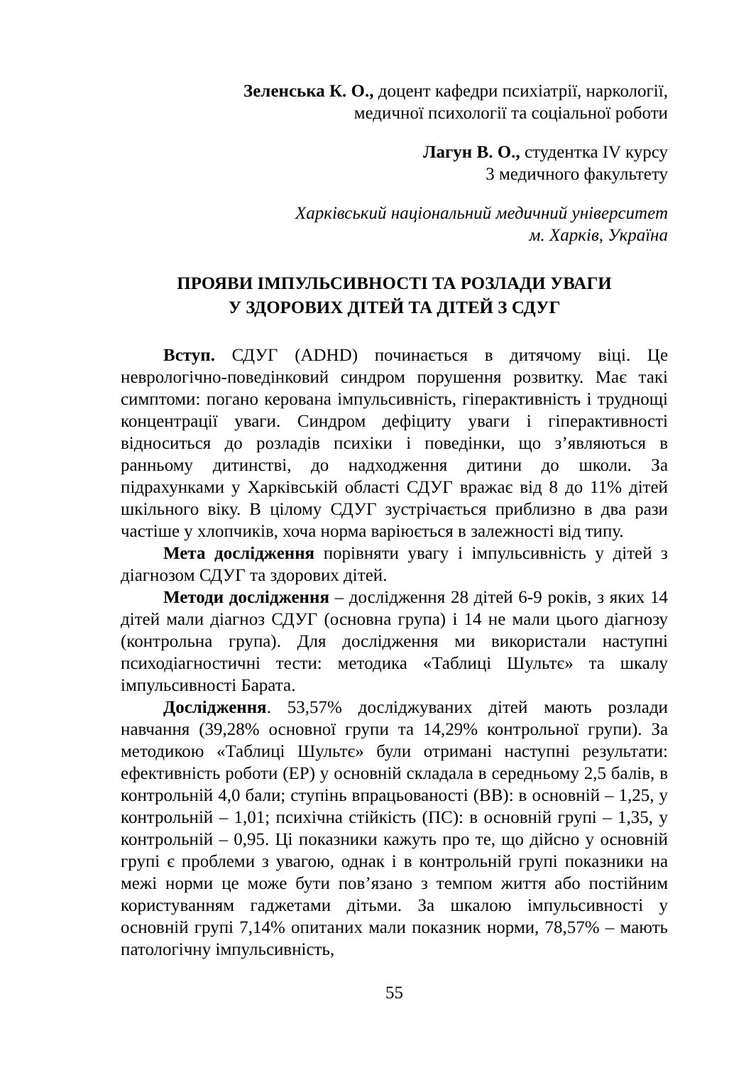Зеленська К. О., доцент кафедри психіатрії, наркології,
медичної психології та соціальної роботи
Лагун В. О., студентка IV курсу
3 медичного факультету
Харківський національний медичний університет
м. Харків, Україна
ПРОЯВИ ІМПУЛЬСИВНОСТІ ТА РОЗЛАДИ УВАГИ
У ЗДОРОВИХ ДІТЕЙ ТА ДІТЕЙ З СДУГ
Вступ. СДУГ (ADHD) починається в дитячому віці. Це неврологічно-поведінковий синдром порушення розвитку. Має такі симптоми: погано керована імпульсивність, гіперактивність і труднощі концентрації уваги. Синдром дефіциту уваги і гіперактивності відноситься до розладів психіки і поведінки, що з’являються в ранньому дитинстві, до надходження дитини до школи. За підрахунками у Харківській області СДУГ вражає від 8 до 11% дітей шкільного віку. В цілому СДУГ зустрічається приблизно в два рази частіше у хлопчиків, хоча норма варіюється в залежності від типу.
Мета дослідження порівняти увагу і імпульсивність у дітей з діагнозом СДУГ та здорових дітей.
Методи дослідження – дослідження 28 дітей 6-9 років, з яких 14 дітей мали діагноз СДУГ (основна група) і 14 не мали цього діагнозу (контрольна група). Для дослідження ми використали наступні психодіагностичні тести: методика «Таблиці Шультє» та шкалу імпульсивності Барата.
Дослідження. 53,57% досліджуваних дітей мають розлади навчання (39,28% основної групи та 14,29% контрольної групи). За методикою «Таблиці Шультє» були отримані наступні результати: ефективність роботи (ЕР) у основній складала в середньому 2,5 балів, в контрольній 4,0 бали; ступінь впрацьованості (ВВ): в основній – 1,25, у контрольній – 1,01; психічна стійкість (ПС): в основній групі – 1,35, у контрольній – 0,95. Ці показники кажуть про те, що дійсно у основній групі є проблеми з увагою, однак і в контрольній групі показники на межі норми це може бути пов’язано з темпом життя або постійним користуванням гаджетами дітьми. За шкалою імпульсивності у основній групі 7,14% опитаних мали показник норми, 78,57% – мають патологічну імпульсивність,
55